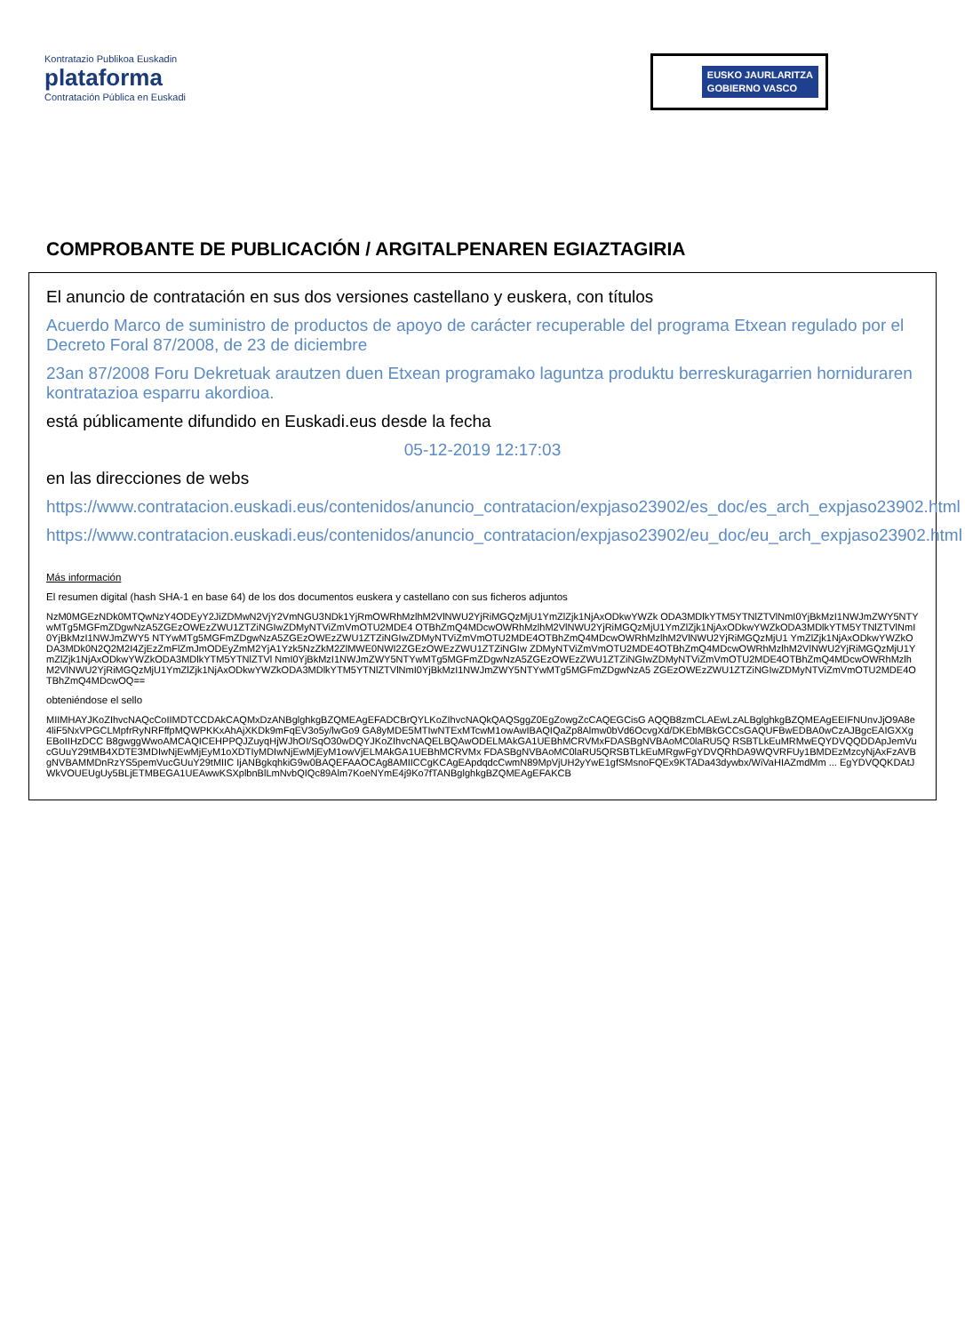Kontratazio Publikoa Euskadin
plataforma
Contratación Pública en Euskadi
EUSKO JAURLARITZA
GOBIERNO VASCO
COMPROBANTE DE PUBLICACIÓN / ARGITALPENAREN EGIAZTAGIRIA
El anuncio de contratación en sus dos versiones castellano y euskera, con títulos
Acuerdo Marco de suministro de productos de apoyo de carácter recuperable del programa Etxean regulado por el Decreto Foral 87/2008, de 23 de diciembre
23an 87/2008 Foru Dekretuak arautzen duen Etxean programako laguntza produktu berreskuragarrien horniduraren kontratazioa esparru akordioa.
está públicamente difundido en Euskadi.eus desde la fecha
05-12-2019 12:17:03
en las direcciones de webs
https://www.contratacion.euskadi.eus/contenidos/anuncio_contratacion/expjaso23902/es_doc/es_arch_expjaso23902.html
https://www.contratacion.euskadi.eus/contenidos/anuncio_contratacion/expjaso23902/eu_doc/eu_arch_expjaso23902.html
Más información
El resumen digital (hash SHA-1 en base 64) de los dos documentos euskera y castellano con sus ficheros adjuntos
NzM0MGEzNDk0MTQwNzY4ODEyY2JiZDMwN2VjY2VmNGU3NDk1YjRmOWRhMzlhM2VlNWU2YjRiMGQzMjU1YmZlZjk1NjAxODkwYWZk ODA3MDlkYTM5YTNlZTVlNmI0YjBkMzI1NWJmZWY5NTYwMTg5MGFmZDgwNzA5ZGEzOWEzZWU1ZTZiNGIwZDMyNTViZmVmOTU2MDE4 OTBhZmQ4MDcwOWRhMzlhM2VlNWU2YjRiMGQzMjU1YmZlZjk1NjAxODkwYWZkODA3MDlkYTM5YTNlZTVlNmI0YjBkMzI1NWJmZWY5 NTYwMTg5MGFmZDgwNzA5ZGEzOWEzZWU1ZTZiNGIwZDMyNTViZmVmOTU2MDE4OTBhZmQ4MDcwOWRhMzlhM2VlNWU2YjRiMGQzMjU1 YmZlZjk1NjAxODkwYWZkODA3MDk0N2Q2M2I4ZjEzZmFlZmJmODEyZmM2YjA1Yzk5NzZkM2ZlMWE0NWI2ZGEzOWEzZWU1ZTZiNGIw ZDMyNTViZmVmOTU2MDE4OTBhZmQ4MDcwOWRhMzlhM2VlNWU2YjRiMGQzMjU1YmZlZjk1NjAxODkwYWZkODA3MDlkYTM5YTNlZTVl NmI0YjBkMzI1NWJmZWY5NTYwMTg5MGFmZDgwNzA5ZGEzOWEzZWU1ZTZiNGIwZDMyNTViZmVmOTU2MDE4OTBhZmQ4MDcwOWRhMzlh M2VlNWU2YjRiMGQzMjU1YmZlZjk1NjAxODkwYWZkODA3MDlkYTM5YTNlZTVlNmI0YjBkMzI1NWJmZWY5NTYwMTg5MGFmZDgwNzA5 ZGEzOWEzZWU1ZTZiNGIwZDMyNTViZmVmOTU2MDE4OTBhZmQ4MDcwOQ==
obteniéndose el sello
MIIMHAYJKoZIhvcNAQcCoIIMDTCCDAkCAQMxDzANBglghkgBZQMEAgEFADCBrQYLKoZIhvcNAQkQAQSggZ0EgZowgZcCAQEGCisG AQQB8zmCLAEwLzALBglghkgBZQMEAgEEIFNUnvJjO9A8e4liF5NxVPGCLMpfrRyNRFffpMQWPKKxAhAjXKDk9mFqEV3o5y/lwGo9 GA8yMDE5MTIwNTExMTcwM1owAwIBAQIQaZp8Almw0bVd6OcvgXd/DKEbMBkGCCsGAQUFBwEDBA0wCzAJBgcEAIGXXgEBoIIHzDCC B8gwggWwoAMCAQICEHPPQJZuyqHjWJhOI/SqO30wDQYJKoZIhvcNAQELBQAwODELMAkGA1UEBhMCRVMxFDASBgNVBAoMC0laRU5Q RSBTLkEuMRMwEQYDVQQDDApJemVucGUuY29tMB4XDTE3MDIwNjEwMjEyM1oXDTIyMDIwNjEwMjEyM1owVjELMAkGA1UEBhMCRVMx FDASBgNVBAoMC0laRU5QRSBTLkEuMRgwFgYDVQRhDA9WQVRFUy1BMDEzMzcyNjAxFzAVBgNVBAMMDnRzYS5pemVucGUuY29tMIIC IjANBgkqhkiG9w0BAQEFAAOCAg8AMIICCgKCAgEApdqdcCwmN89MpVjUH2yYwE1gfSMsnoFQEx9KTADa43dywbx/WiVaHIAZmdMm ... EgYDVQQKDAtJWkVOUEUgUy5BLjETMBEGA1UEAwwKSXplbnBlLmNvbQIQc89Alm7KoeNYmE4j9Ko7fTANBglghkgBZQMEAgEFAKCB